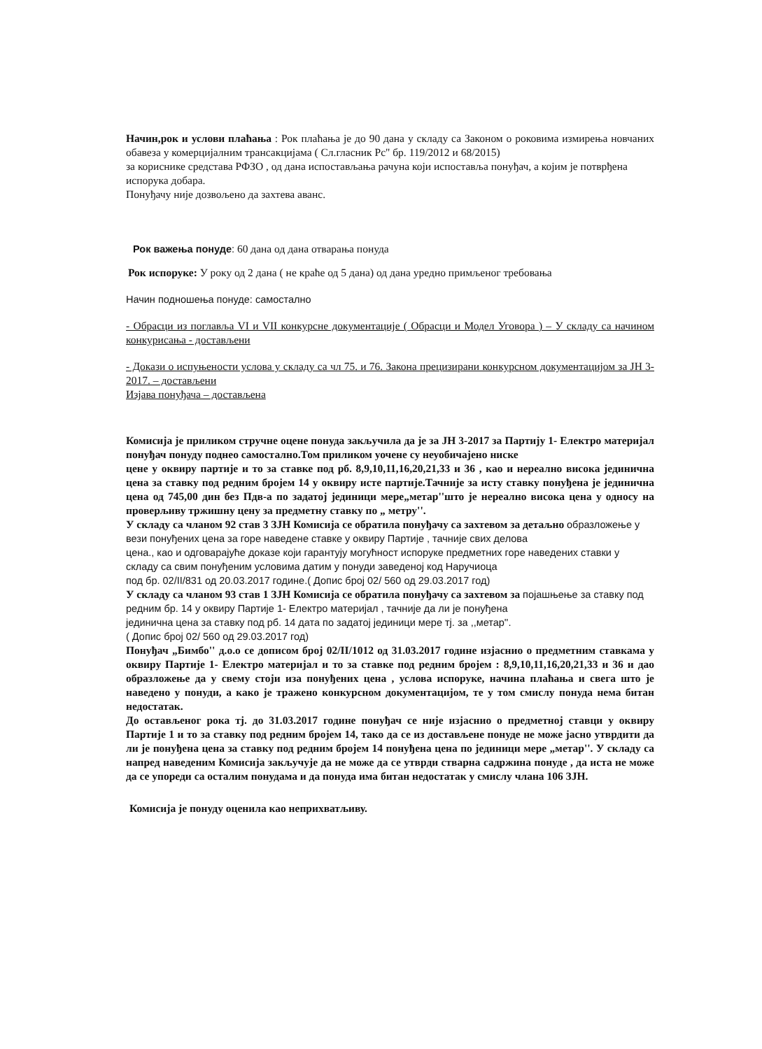Начин,рок и услови плаћања : Рок плаћања је до 90 дана у складу са Законом о роковима измирења новчаних обавеза у комерцијалним трансакцијама ( Сл.гласник Рс" бр. 119/2012 и 68/2015)
за кориснике средстава РФЗО , од дана испостављања рачуна који испоставља понуђач, а којим је потврђена испорука добара.
Понуђачу није дозвољено да захтева аванс.
Рок важења понуде: 60 дана од дана отварања понуда
Рок испоруке: У року од 2 дана ( не краће од 5 дана) од дана уредно примљеног требовања
Начин подношења понуде: самостално
- Обрасци из поглавља VI и VII конкурсне документације ( Обрасци и Модел Уговора ) – У складу са начином конкурисања - достављени
- Докази о испуњености услова у складу са чл 75. и 76. Закона прецизирани конкурсном документацијом за ЈН 3-2017. – достављени
Изјава понуђача – достављена
Комисија је приликом стручне оцене понуда закључила да је за ЈН 3-2017 за Партију 1- Електро материјал понуђач понуду поднео самостално.Том приликом уочене су неуобичајено ниске
цене у оквиру партије и то за ставке под рб. 8,9,10,11,16,20,21,33 и 36 , као и нереално висока јединична цена за ставку под редним бројем 14 у оквиру исте партије.Тачније за исту ставку понуђена је јединична цена од 745,00 дин без Пдв-а по задатој јединици мере„метар''што је нереално висока цена у односу на проверљиву тржишну цену за предметну ставку по „ метру''.
У складу са чланом 92 став 3 ЗЈН Комисија се обратила понуђачу са захтевом за детаљно образложење у вези понуђених цена за горе наведене ставке у оквиру Партије , тачније свих делова
цена., као и одговарајуће доказе који гарантују могућност испоруке предметних горе наведених ставки у складу са свим понуђеним условима датим у понуди заведеној код Наручиоца
под бр. 02/II/831 од 20.03.2017 године.( Допис број 02/ 560 од 29.03.2017 год)
У складу са чланом 93 став 1 ЗЈН Комисија се обратила понуђачу са захтевом за појашњење за ставку под редним бр. 14 у оквиру Партије 1- Електро материјал , тачније да ли је понуђена
јединична цена за ставку под рб. 14 дата по задатој јединици мере тј. за ,,метар''.
( Допис број 02/ 560 од 29.03.2017 год)
Понуђач „Бимбо'' д.о.о се дописом број 02/II/1012 од 31.03.2017 године изјаснио о предметним ставкама у оквиру Партије 1- Електро материјал и то за ставке под редним бројем : 8,9,10,11,16,20,21,33 и 36 и дао образложење да у свему стоји иза понуђених цена , услова испоруке, начина плаћања и свега што је наведено у понуди, а како је тражено конкурсном документацијом, те у том смислу понуда нема битан недостатак.
До остављеног рока тј. до 31.03.2017 године понуђач се није изјаснио о предметној ставци у оквиру Партије 1 и то за ставку под редним бројем 14, тако да се из достављене понуде не може јасно утврдити да ли је понуђена цена за ставку под редним бројем 14 понуђена цена по јединици мере „метар''. У складу са напред наведеним Комисија закључује да не може да се утврди стварна садржина понуде , да иста не може да се упореди са осталим понудама и да понуда има битан недостатак у смислу члана 106 ЗЈН.
Комисија је понуду оценила као неприхватљиву.